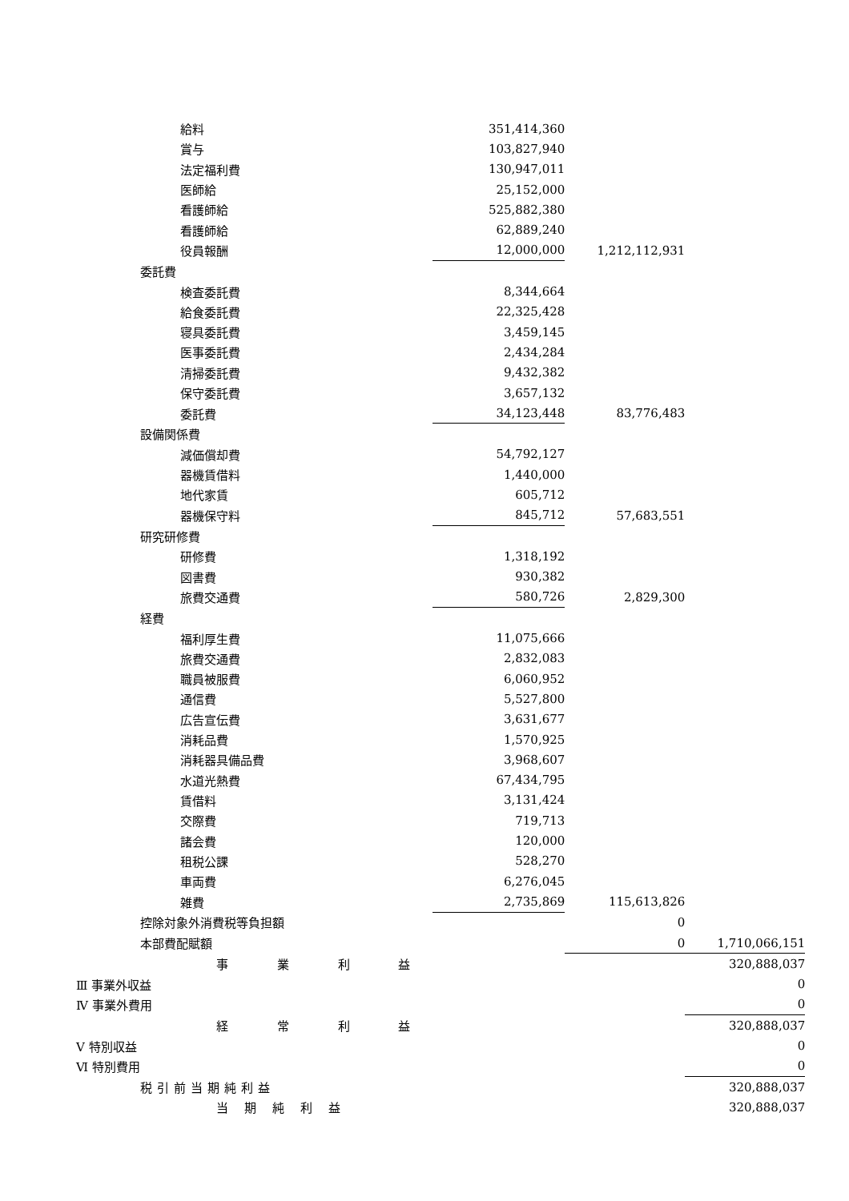| 給料 | 351,414,360 | | |
| 賞与 | 103,827,940 | | |
| 法定福利費 | 130,947,011 | | |
| 医師給 | 25,152,000 | | |
| 看護師給 | 525,882,380 | | |
| 看護師給 | 62,889,240 | | |
| 役員報酬 | 12,000,000 | 1,212,112,931 | |
| 委託費 | | | |
| 検査委託費 | 8,344,664 | | |
| 給食委託費 | 22,325,428 | | |
| 寝具委託費 | 3,459,145 | | |
| 医事委託費 | 2,434,284 | | |
| 清掃委託費 | 9,432,382 | | |
| 保守委託費 | 3,657,132 | | |
| 委託費 | 34,123,448 | 83,776,483 | |
| 設備関係費 | | | |
| 減価償却費 | 54,792,127 | | |
| 器機賃借料 | 1,440,000 | | |
| 地代家賃 | 605,712 | | |
| 器機保守料 | 845,712 | 57,683,551 | |
| 研究研修費 | | | |
| 研修費 | 1,318,192 | | |
| 図書費 | 930,382 | | |
| 旅費交通費 | 580,726 | 2,829,300 | |
| 経費 | | | |
| 福利厚生費 | 11,075,666 | | |
| 旅費交通費 | 2,832,083 | | |
| 職員被服費 | 6,060,952 | | |
| 通信費 | 5,527,800 | | |
| 広告宣伝費 | 3,631,677 | | |
| 消耗品費 | 1,570,925 | | |
| 消耗器具備品費 | 3,968,607 | | |
| 水道光熱費 | 67,434,795 | | |
| 賃借料 | 3,131,424 | | |
| 交際費 | 719,713 | | |
| 諸会費 | 120,000 | | |
| 租税公課 | 528,270 | | |
| 車両費 | 6,276,045 | | |
| 雑費 | 2,735,869 | 115,613,826 | |
| 控除対象外消費税等負担額 | | 0 | |
| 本部費配賦額 | | 0 | 1,710,066,151 |
| 事 業 利 益 | | | 320,888,037 |
| Ⅲ 事業外収益 | | | 0 |
| Ⅳ 事業外費用 | | | 0 |
| 経 常 利 益 | | | 320,888,037 |
| Ⅴ 特別収益 | | | 0 |
| Ⅵ 特別費用 | | | 0 |
| 税引前当期純利益 | | | 320,888,037 |
| 当期純利益 | | | 320,888,037 |